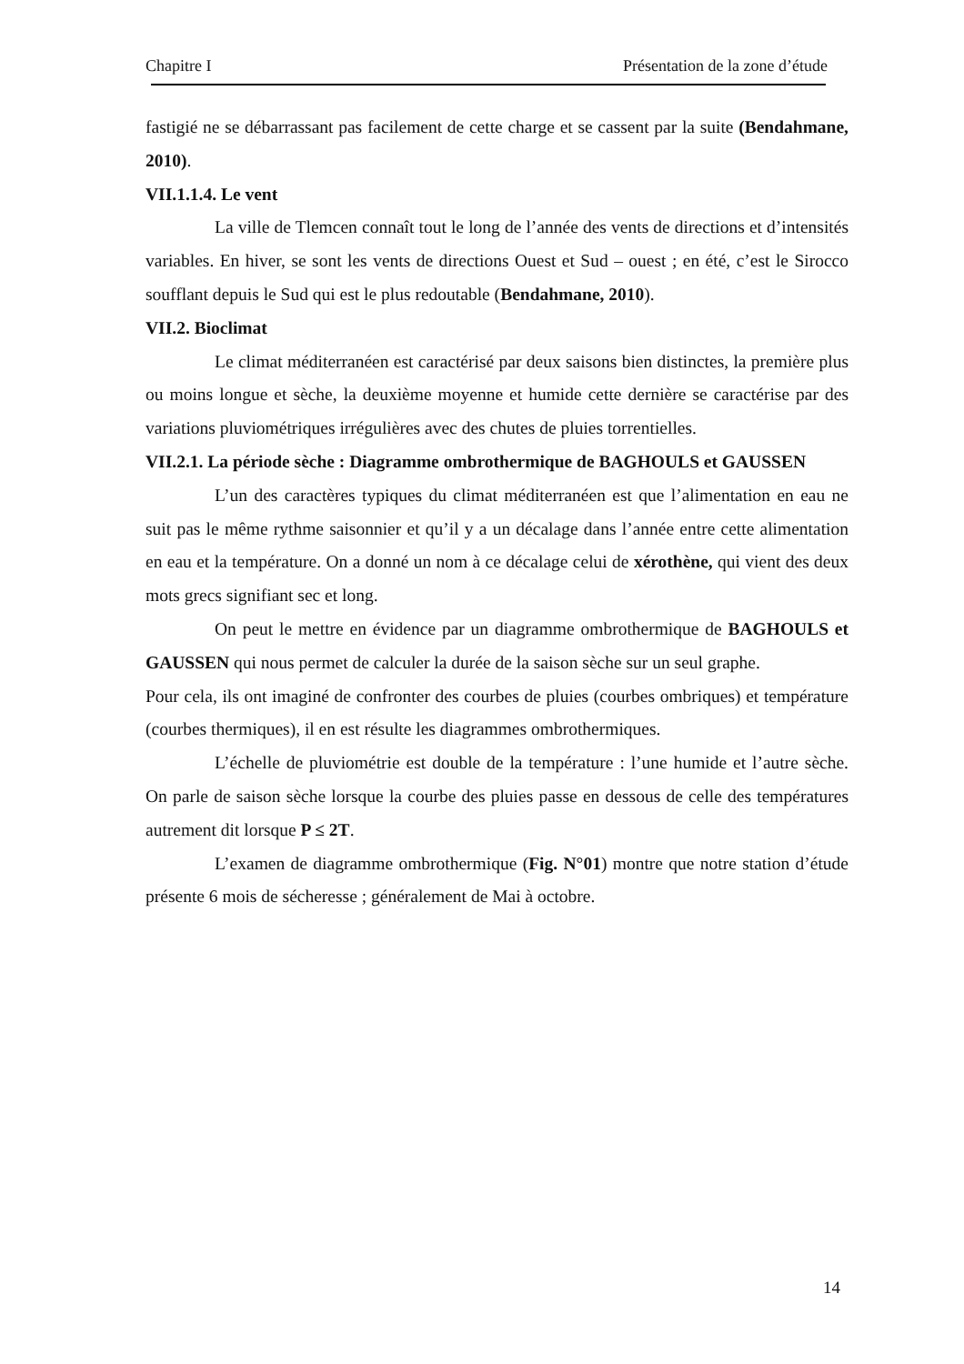Chapitre I Présentation de la zone d’étude
fastigié ne se débarrassant pas facilement de cette charge et se cassent par la suite (Bendahmane, 2010).
VII.1.1.4. Le vent
La ville de Tlemcen connaît tout le long de l’année des vents de directions et d’intensités variables. En hiver, se sont les vents de directions Ouest et Sud – ouest ; en été, c’est le Sirocco soufflant depuis le Sud qui est le plus redoutable (Bendahmane, 2010).
VII.2. Bioclimat
Le climat méditerranéen est caractérisé par deux saisons bien distinctes, la première plus ou moins longue et sèche, la deuxième moyenne et humide cette dernière se caractérise par des variations pluviométriques irrégulières avec des chutes de pluies torrentielles.
VII.2.1. La période sèche : Diagramme ombrothermique de BAGHOULS et GAUSSEN
L’un des caractères typiques du climat méditerranéen est que l’alimentation en eau ne suit pas le même rythme saisonnier et qu’il y a un décalage dans l’année entre cette alimentation en eau et la température. On a donné un nom à ce décalage celui de xérothène, qui vient des deux mots grecs signifiant sec et long.
On peut le mettre en évidence par un diagramme ombrothermique de BAGHOULS et GAUSSEN qui nous permet de calculer la durée de la saison sèche sur un seul graphe.
Pour cela, ils ont imaginé de confronter des courbes de pluies (courbes ombriques) et température (courbes thermiques), il en est résulte les diagrammes ombrothermiques.
L’échelle de pluviométrie est double de la température : l’une humide et l’autre sèche. On parle de saison sèche lorsque la courbe des pluies passe en dessous de celle des températures autrement dit lorsque P ≤ 2T.
L’examen de diagramme ombrothermique (Fig. N°01) montre que notre station d’étude présente 6 mois de sécheresse ; généralement de Mai à octobre.
14